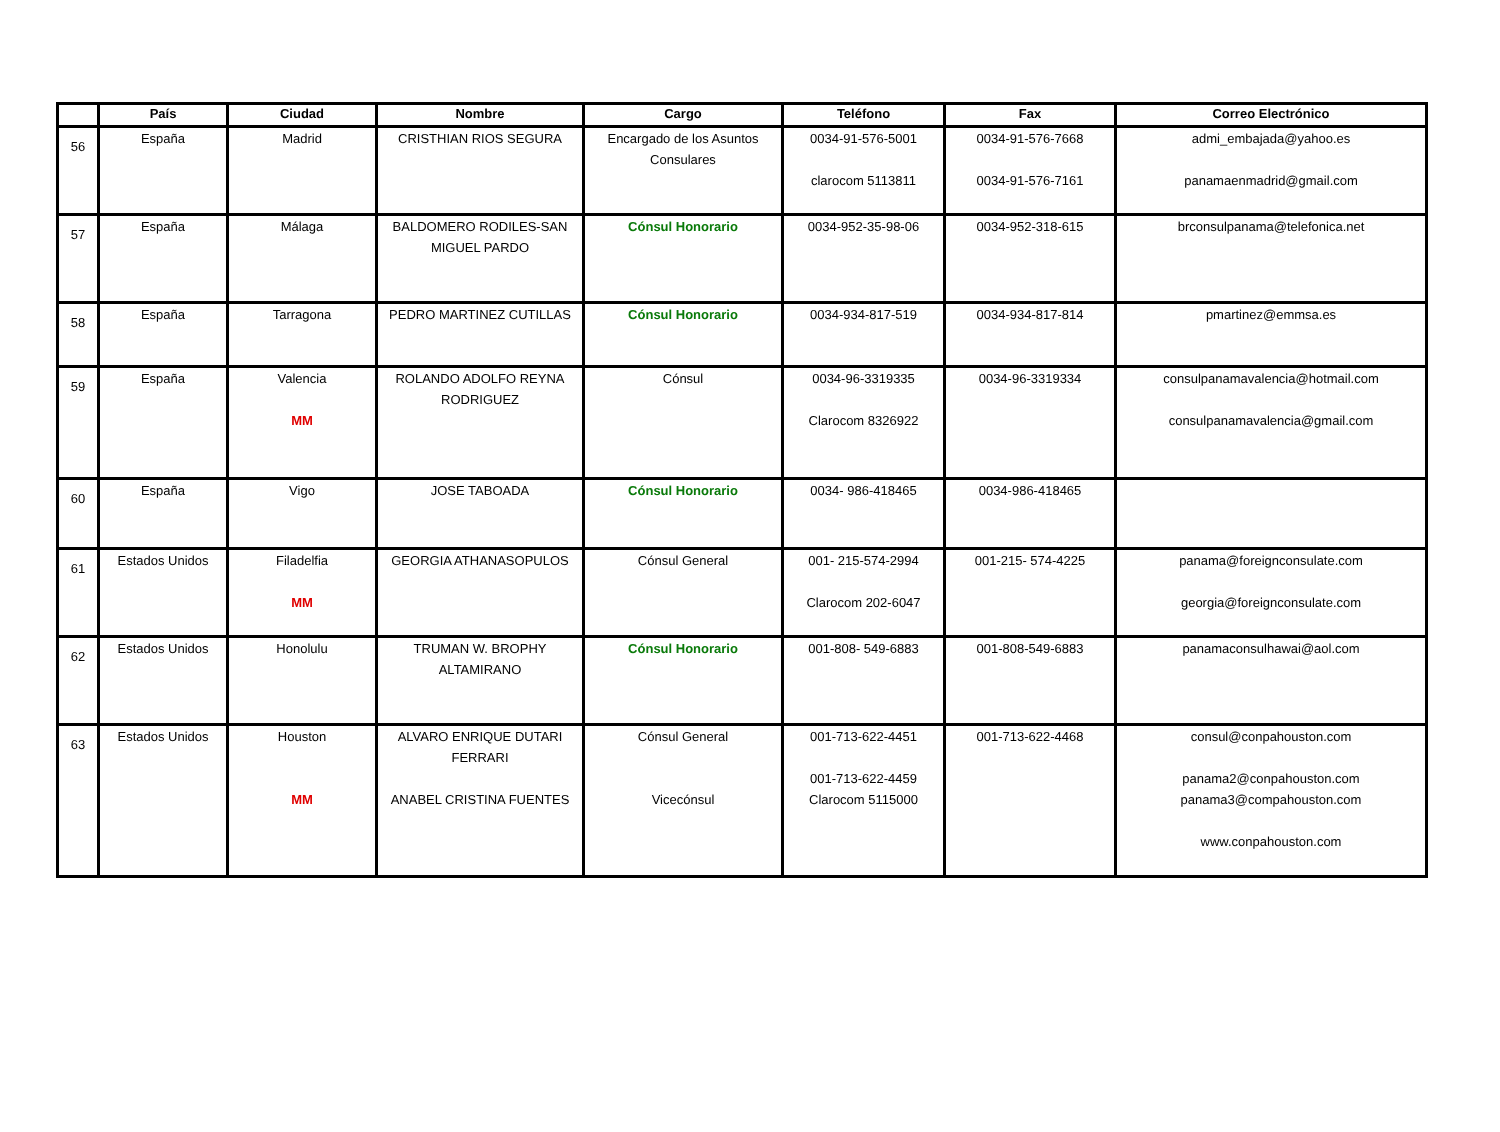| | País | Ciudad | Nombre | Cargo | Teléfono | Fax | Correo Electrónico |
| --- | --- | --- | --- | --- | --- | --- | --- |
| 56 | España | Madrid | CRISTHIAN RIOS SEGURA | Encargado de los Asuntos Consulares | 0034-91-576-5001 clarocom 5113811 | 0034-91-576-7668 0034-91-576-7161 | admi_embajada@yahoo.es panamaenmadrid@gmail.com |
| 57 | España | Málaga | BALDOMERO RODILES-SAN MIGUEL PARDO | Cónsul Honorario | 0034-952-35-98-06 | 0034-952-318-615 | brconsulpanama@telefonica.net |
| 58 | España | Tarragona | PEDRO MARTINEZ CUTILLAS | Cónsul Honorario | 0034-934-817-519 | 0034-934-817-814 | pmartinez@emmsa.es |
| 59 | España | Valencia MM | ROLANDO ADOLFO REYNA RODRIGUEZ | Cónsul | 0034-96-3319335 Clarocom 8326922 | 0034-96-3319334 | consulpanamavalencia@hotmail.com consulpanamavalencia@gmail.com |
| 60 | España | Vigo | JOSE TABOADA | Cónsul Honorario | 0034- 986-418465 | 0034-986-418465 | |
| 61 | Estados Unidos | Filadelfia MM | GEORGIA ATHANASOPULOS | Cónsul General | 001- 215-574-2994 Clarocom 202-6047 | 001-215- 574-4225 | panama@foreignconsulate.com georgia@foreignconsulate.com |
| 62 | Estados Unidos | Honolulu | TRUMAN W. BROPHY ALTAMIRANO | Cónsul Honorario | 001-808- 549-6883 | 001-808-549-6883 | panamaconsulhawai@aol.com |
| 63 | Estados Unidos | Houston MM | ALVARO ENRIQUE DUTARI FERRARI ANABEL CRISTINA FUENTES | Cónsul General Vicecónsul | 001-713-622-4451 001-713-622-4459 Clarocom 5115000 | 001-713-622-4468 | consul@conpahouston.com panama2@conpahouston.com panama3@compahouston.com www.conpahouston.com |